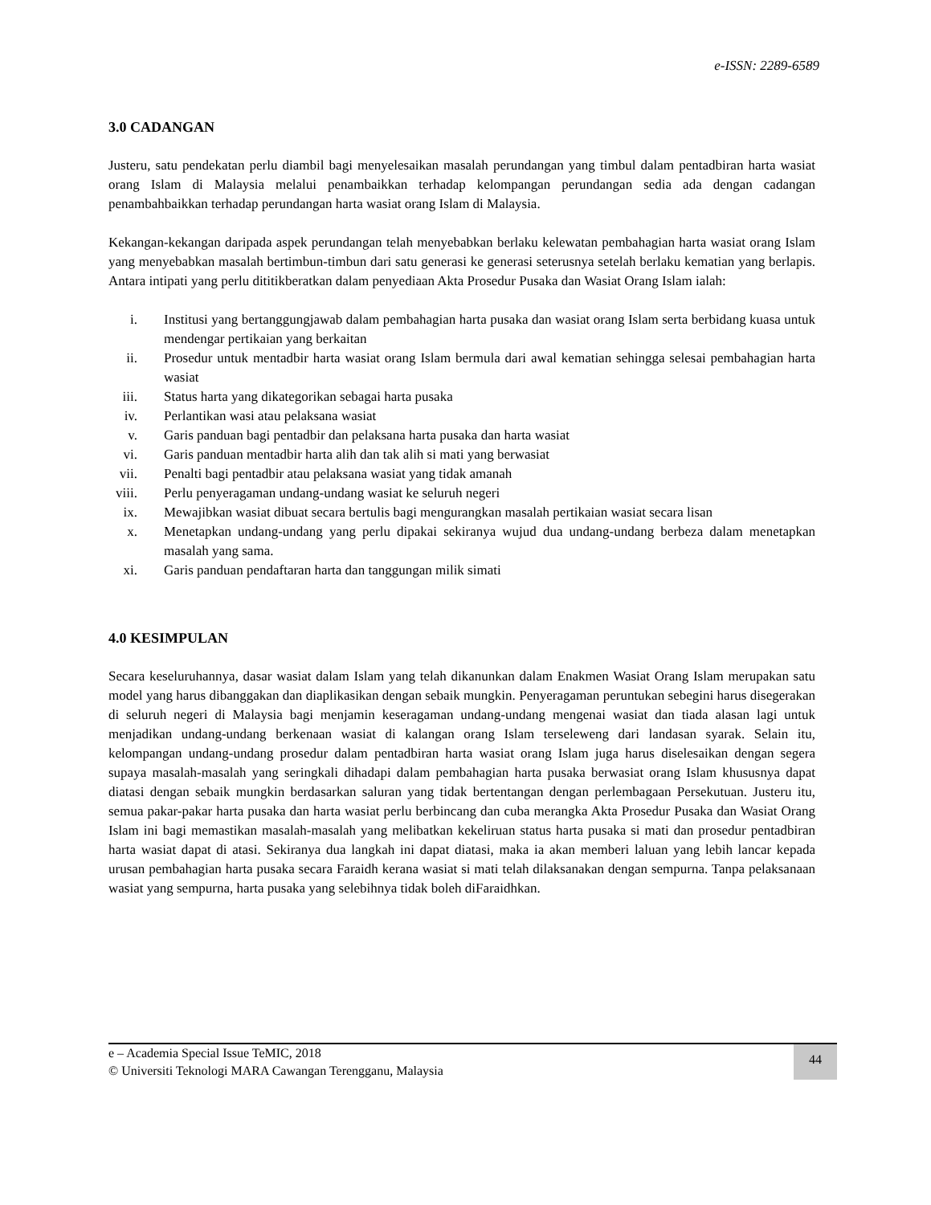e-ISSN: 2289-6589
3.0 CADANGAN
Justeru, satu pendekatan perlu diambil bagi menyelesaikan masalah perundangan yang timbul dalam pentadbiran harta wasiat orang Islam di Malaysia melalui penambaikkan terhadap kelompangan perundangan sedia ada dengan cadangan penambahbaikkan terhadap perundangan harta wasiat orang Islam di Malaysia.
Kekangan-kekangan daripada aspek perundangan telah menyebabkan berlaku kelewatan pembahagian harta wasiat orang Islam yang menyebabkan masalah bertimbun-timbun dari satu generasi ke generasi seterusnya setelah berlaku kematian yang berlapis. Antara intipati yang perlu dititikberatkan dalam penyediaan Akta Prosedur Pusaka dan Wasiat Orang Islam ialah:
i. Institusi yang bertanggungjawab dalam pembahagian harta pusaka dan wasiat orang Islam serta berbidang kuasa untuk mendengar pertikaian yang berkaitan
ii. Prosedur untuk mentadbir harta wasiat orang Islam bermula dari awal kematian sehingga selesai pembahagian harta wasiat
iii. Status harta yang dikategorikan sebagai harta pusaka
iv. Perlantikan wasi atau pelaksana wasiat
v. Garis panduan bagi pentadbir dan pelaksana harta pusaka dan harta wasiat
vi. Garis panduan mentadbir harta alih dan tak alih si mati yang berwasiat
vii. Penalti bagi pentadbir atau pelaksana wasiat yang tidak amanah
viii. Perlu penyeragaman undang-undang wasiat ke seluruh negeri
ix. Mewajibkan wasiat dibuat secara bertulis bagi mengurangkan masalah pertikaian wasiat secara lisan
x. Menetapkan undang-undang yang perlu dipakai sekiranya wujud dua undang-undang berbeza dalam menetapkan masalah yang sama.
xi. Garis panduan pendaftaran harta dan tanggungan milik simati
4.0 KESIMPULAN
Secara keseluruhannya, dasar wasiat dalam Islam yang telah dikanunkan dalam Enakmen Wasiat Orang Islam merupakan satu model yang harus dibanggakan dan diaplikasikan dengan sebaik mungkin. Penyeragaman peruntukan sebegini harus disegerakan di seluruh negeri di Malaysia bagi menjamin keseragaman undang-undang mengenai wasiat dan tiada alasan lagi untuk menjadikan undang-undang berkenaan wasiat di kalangan orang Islam terseleweng dari landasan syarak. Selain itu, kelompangan undang-undang prosedur dalam pentadbiran harta wasiat orang Islam juga harus diselesaikan dengan segera supaya masalah-masalah yang seringkali dihadapi dalam pembahagian harta pusaka berwasiat orang Islam khususnya dapat diatasi dengan sebaik mungkin berdasarkan saluran yang tidak bertentangan dengan perlembagaan Persekutuan. Justeru itu, semua pakar-pakar harta pusaka dan harta wasiat perlu berbincang dan cuba merangka Akta Prosedur Pusaka dan Wasiat Orang Islam ini bagi memastikan masalah-masalah yang melibatkan kekeliruan status harta pusaka si mati dan prosedur pentadbiran harta wasiat dapat di atasi. Sekiranya dua langkah ini dapat diatasi, maka ia akan memberi laluan yang lebih lancar kepada urusan pembahagian harta pusaka secara Faraidh kerana wasiat si mati telah dilaksanakan dengan sempurna. Tanpa pelaksanaan wasiat yang sempurna, harta pusaka yang selebihnya tidak boleh diFaraidhkan.
e – Academia Special Issue TeMIC, 2018
© Universiti Teknologi MARA Cawangan Terengganu, Malaysia
44